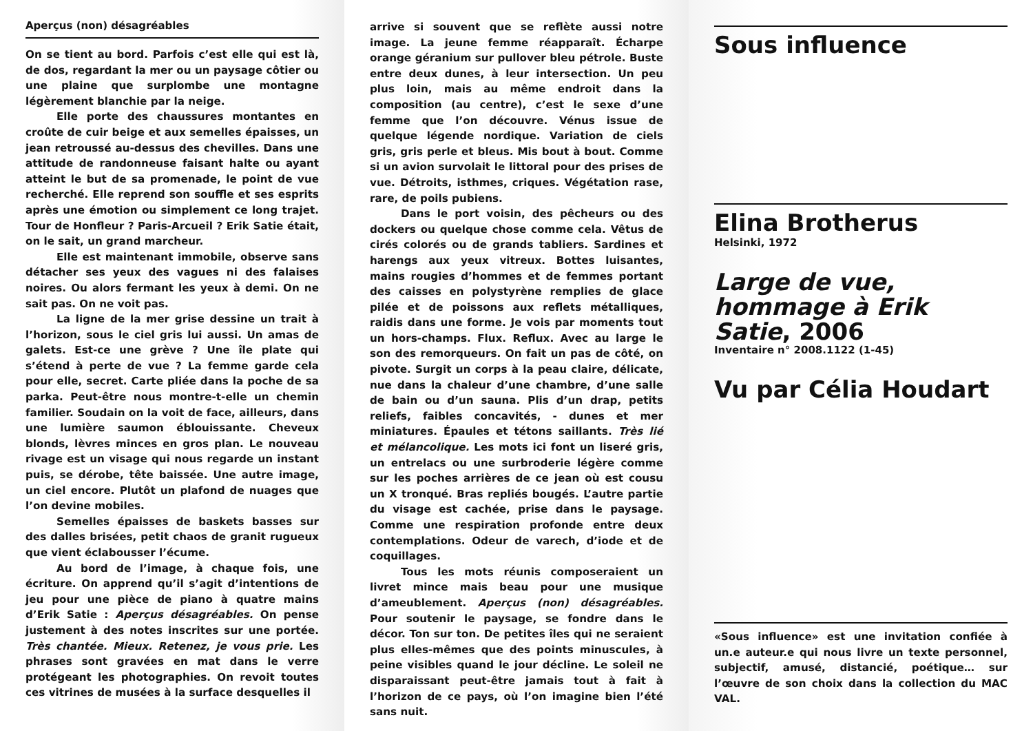Aperçus (non) désagréables
On se tient au bord. Parfois c’est elle qui est là, de dos, regardant la mer ou un paysage côtier ou une plaine que surplombe une montagne légèrement blanchie par la neige.
Elle porte des chaussures montantes en croûte de cuir beige et aux semelles épaisses, un jean retroussé au-dessus des chevilles. Dans une attitude de randonneuse faisant halte ou ayant atteint le but de sa promenade, le point de vue recherché. Elle reprend son souffle et ses esprits après une émotion ou simplement ce long trajet. Tour de Honfleur ? Paris-Arcueil ? Erik Satie était, on le sait, un grand marcheur.
Elle est maintenant immobile, observe sans détacher ses yeux des vagues ni des falaises noires. Ou alors fermant les yeux à demi. On ne sait pas. On ne voit pas.
La ligne de la mer grise dessine un trait à l’horizon, sous le ciel gris lui aussi. Un amas de galets. Est-ce une grève ? Une île plate qui s’étend à perte de vue ? La femme garde cela pour elle, secret. Carte pliée dans la poche de sa parka. Peut-être nous montre-t-elle un chemin familier. Soudain on la voit de face, ailleurs, dans une lumière saumon éblouissante. Cheveux blonds, lèvres minces en gros plan. Le nouveau rivage est un visage qui nous regarde un instant puis, se dérobe, tête baissée. Une autre image, un ciel encore. Plutôt un plafond de nuages que l’on devine mobiles.
Semelles épaisses de baskets basses sur des dalles brisées, petit chaos de granit rugueux que vient éclabousser l’écume.
Au bord de l’image, à chaque fois, une écriture. On apprend qu’il s’agit d’intentions de jeu pour une pièce de piano à quatre mains d’Erik Satie : Aperçus désagréables. On pense justement à des notes inscrites sur une portée. Très chantée. Mieux. Retenez, je vous prie. Les phrases sont gravées en mat dans le verre protégeant les photographies. On revoit toutes ces vitrines de musées à la surface desquelles il
arrive si souvent que se reflète aussi notre image. La jeune femme réapparaît. Écharpe orange géranium sur pullover bleu pétrole. Buste entre deux dunes, à leur intersection. Un peu plus loin, mais au même endroit dans la composition (au centre), c’est le sexe d’une femme que l’on découvre. Vénus issue de quelque légende nordique. Variation de ciels gris, gris perle et bleus. Mis bout à bout. Comme si un avion survolait le littoral pour des prises de vue. Détroits, isthmes, criques. Végétation rase, rare, de poils pubiens.
Dans le port voisin, des pêcheurs ou des dockers ou quelque chose comme cela. Vêtus de cirés colorés ou de grands tabliers. Sardines et harengs aux yeux vitreux. Bottes luisantes, mains rougies d’hommes et de femmes portant des caisses en polystyrène remplies de glace pilée et de poissons aux reflets métalliques, raidis dans une forme. Je vois par moments tout un hors-champs. Flux. Reflux. Avec au large le son des remorqueurs. On fait un pas de côté, on pivote. Surgit un corps à la peau claire, délicate, nue dans la chaleur d’une chambre, d’une salle de bain ou d’un sauna. Plis d’un drap, petits reliefs, faibles concavités, - dunes et mer miniatures. Épaules et tétons saillants. Très lié et mélancolique. Les mots ici font un liseré gris, un entrelacs ou une surbroderie légère comme sur les poches arrières de ce jean où est cousu un X tronqué. Bras repliés bougés. L’autre partie du visage est cachée, prise dans le paysage. Comme une respiration profonde entre deux contemplations. Odeur de varech, d’iode et de coquillages.
Tous les mots réunis composeraient un livret mince mais beau pour une musique d’ameublement. Aperçus (non) désagréables. Pour soutenir le paysage, se fondre dans le décor. Ton sur ton. De petites îles qui ne seraient plus elles-mêmes que des points minuscules, à peine visibles quand le jour décline. Le soleil ne disparaissant peut-être jamais tout à fait à l’horizon de ce pays, où l’on imagine bien l’été sans nuit.
Sous influence
Elina Brotherus
Helsinki, 1972
Large de vue, hommage à Erik Satie, 2006
Inventaire n° 2008.1122 (1-45)
Vu par Célia Houdart
«Sous influence» est une invitation confiée à un.e auteur.e qui nous livre un texte personnel, subjectif, amusé, distancié, poétique… sur l’œuvre de son choix dans la collection du MAC VAL.